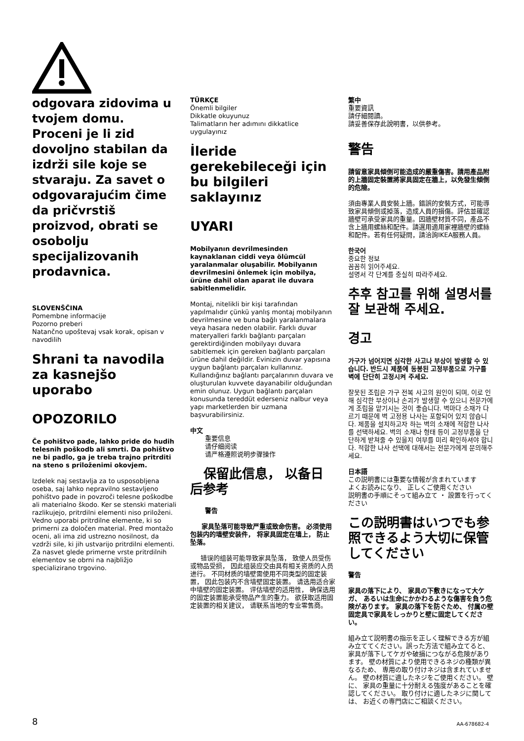odgovara zidovima u tvojem domu. Proceni je li zid dovoljno stabilan da izdrži sile koje se stvaraju. Za savet o odgovarajućim čime da pričvrstiš proizvod, obrati se osobolju specijalizovanih prodavnica.
SLOVENŠČINA
Pomembne informacije
Pozorno preberi
Natančno upoštevaj vsak korak, opisan v navodilih
Shrani ta navodila za kasnejšo uporabo
OPOZORILO
Če pohištvo pade, lahko pride do hudih telesnih poškodb ali smrti. Da pohištvo ne bi padlo, ga je treba trajno pritrditi na steno s priloženimi okovjem.
Izdelek naj sestavlja za to usposobljena oseba, saj lahko nepravilno sestavljeno pohištvo pade in povzroči telesne poškodbe ali materialno škodo. Ker se stenski materiali razlikujejo, pritrdilni elementi niso priloženi. Vedno uporabi pritrdilne elemente, ki so primerni za določen material. Pred montažo oceni, ali ima zid ustrezno nosilnost, da vzdrži sile, ki jih ustvarijo pritrdilni elementi. Za nasvet glede primerne vrste pritrdilnih elementov se obrni na najbližjo specializirano trgovino.
TÜRKÇE
Önemli bilgiler
Dikkatle okuyunuz
Talimatların her adımını dikkatlice uygulayınız
İleride gerekebileceği için bu bilgileri saklayınız
UYARI
Mobilyanın devrilmesinden kaynaklanan ciddi veya ölümcül yaralanmalar oluşabilir. Mobilyanın devrilmesini önlemek için mobilya, ürüne dahil olan aparat ile duvara sabitlenmelidir.
Montaj, nitelikli bir kişi tarafından yapılmalıdır çünkü yanlış montaj mobilyanın devrilmesine ve buna bağlı yaralanmalara veya hasara neden olabilir. Farklı duvar materyalleri farklı bağlantı parçaları gerektirdiğinden mobilyayı duvara sabitlemek için gereken bağlantı parçaları ürüne dahil değildir. Evinizin duvar yapısına uygun bağlantı parçaları kullanınız. Kullandığınız bağlantı parçalarının duvara ve oluşturulan kuvvete dayanabilir olduğundan emin olunuz. Uygun bağlantı parçaları konusunda tereddüt ederseniz nalbur veya yapı marketlerden bir uzmana başvurabilirsiniz.
中文
重要信息
请仔细阅读
请严格遵照说明步骤操作
保留此信息， 以备日后参考
警告
家具坠落可能导致严重或致命伤害。 必须使用包装内的墙壁安装件， 将家具固定在墙上， 防止坠落。
错误的组装可能导致家具坠落， 致使人员受伤或物品受损， 因此组装应交由具有相关资质的人员进行。 不同材质的墙壁需使用不同类型的固定装置， 因此包装内不含墙壁固定装置。 请选用适合家中墙壁的固定装置。 评估墙壁的适用性， 确保选用的固定装置能承受物品产生的重力。 欲获取适用固定装置的相关建议， 请联系当地的专业零售商。
繁中
重要資訊
請仔細閱讀。
請妥善保存此說明書，以供參考。
警告
請留意家具傾倒可能造成的嚴重傷害。請用產品附的上牆固定裝置將家具固定在牆上，以免發生傾倒的危險。
須由專業人員安裝上牆。錯誤的安裝方式，可能導致家具傾倒或掉落，造成人員的損傷。評估並確認牆壁可承受家具的重量。因牆壁材質不同，產品不含上牆用螺絲和配件。請選用適用家裡牆壁的螺絲和配件。若有任何疑問，請洽詢IKEA服務人員。
한국어
중요한 정보
꼼꼼히 읽어주세요.
설명서 각 단계를 충실히 따라주세요.
추후 참고를 위해 설명서를 잘 보관해 주세요.
경고
가구가 넘어지면 심각한 사고나 부상이 발생할 수 있습니다. 반드시 제품에 동봉된 고정부품으로 가구를 벽에 단단히 고정시켜 주세요.
잘못된 조립은 가구 전복 사고의 원인이 되며, 이로 인해 심각한 부상이나 손괴가 발생할 수 있으니 전문가에게 조립을 맡기시는 것이 좋습니다. 벽마다 소재가 다르기 때문에 벽 고정용 나사는 포함되어 있지 않습니다. 제품을 설치하고자 하는 벽의 소재에 적합한 나사를 선택하세요. 벽의 소재나 형태 등이 고정부품을 단단하게 받쳐줄 수 있을지 여부를 미리 확인하셔야 합니다. 적합한 나사 선택에 대해서는 전문가에게 문의해주세요.
日本語
この説明書には重要な情報が含まれています
よくお読みになり、 正しくご使用ください
説明書の手順にそって組み立て ・ 設置を行ってください
この説明書はいつでも参照できるよう大切に保管してください
警告
家具の落下により、 家具の下敷きになって大ケガ、 あるいは生命にかかわるような傷害を負う危険があります。 家具の落下を防ぐため、 付属の壁固定具で家具をしっかりと壁に固定してください。
組み立て説明書の指示を正しく理解できる方が組み立ててください。誤った方法で組み立てると、家具が落下してケガや破損につながる危険があります。 壁の材質により使用できるネジの種類が異なるため、 専用の取り付けネジは含まれていません。 壁の材質に適したネジをご使用ください。 壁に、 家具の重量に十分耐える強度があることを確認してください。 取り付けに適したネジに関しては、 お近くの専門店にご相談ください。
8 AA-678682-4